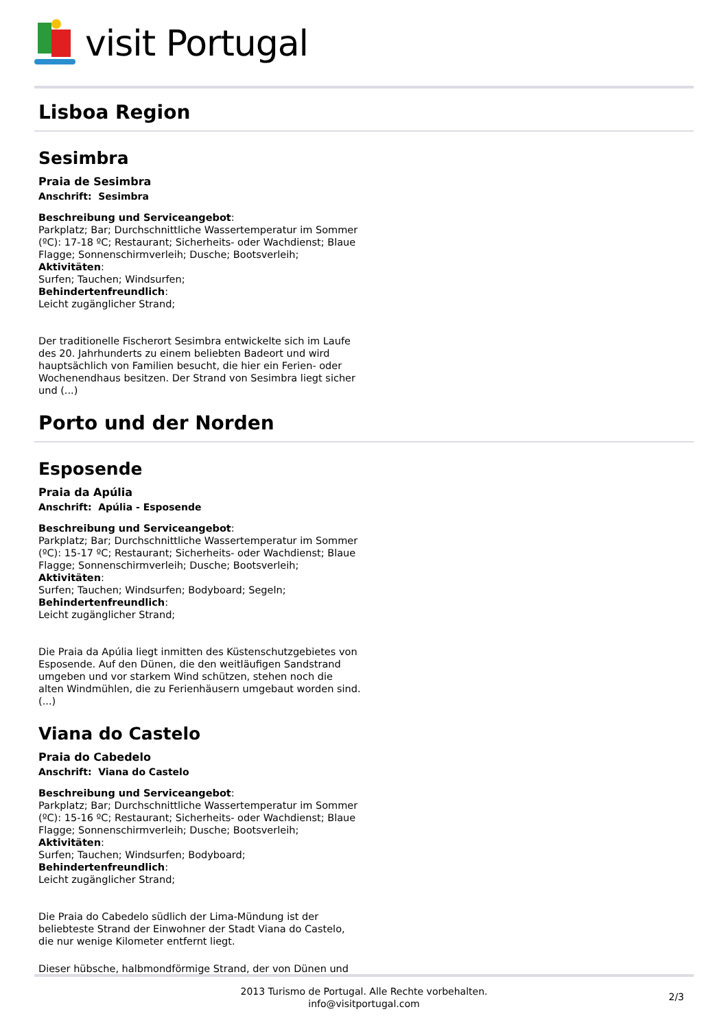visit Portugal
Lisboa Region
Sesimbra
Praia de Sesimbra
Anschrift: Sesimbra
Beschreibung und Serviceangebot:
Parkplatz; Bar; Durchschnittliche Wassertemperatur im Sommer (ºC): 17-18 ºC; Restaurant; Sicherheits- oder Wachdienst; Blaue Flagge; Sonnenschirmverleih; Dusche; Bootsverleih;
Aktivitäten:
Surfen; Tauchen; Windsurfen;
Behindertenfreundlich:
Leicht zugänglicher Strand;
Der traditionelle Fischerort Sesimbra entwickelte sich im Laufe des 20. Jahrhunderts zu einem beliebten Badeort und wird hauptsächlich von Familien besucht, die hier ein Ferien- oder Wochenendhaus besitzen. Der Strand von Sesimbra liegt sicher und (...)
Porto und der Norden
Esposende
Praia da Apúlia
Anschrift: Apúlia - Esposende
Beschreibung und Serviceangebot:
Parkplatz; Bar; Durchschnittliche Wassertemperatur im Sommer (ºC): 15-17 ºC; Restaurant; Sicherheits- oder Wachdienst; Blaue Flagge; Sonnenschirmverleih; Dusche; Bootsverleih;
Aktivitäten:
Surfen; Tauchen; Windsurfen; Bodyboard; Segeln;
Behindertenfreundlich:
Leicht zugänglicher Strand;
Die Praia da Apúlia liegt inmitten des Küstenschutzgebietes von Esposende. Auf den Dünen, die den weitläufigen Sandstrand umgeben und vor starkem Wind schützen, stehen noch die alten Windmühlen, die zu Ferienhäusern umgebaut worden sind. (...)
Viana do Castelo
Praia do Cabedelo
Anschrift: Viana do Castelo
Beschreibung und Serviceangebot:
Parkplatz; Bar; Durchschnittliche Wassertemperatur im Sommer (ºC): 15-16 ºC; Restaurant; Sicherheits- oder Wachdienst; Blaue Flagge; Sonnenschirmverleih; Dusche; Bootsverleih;
Aktivitäten:
Surfen; Tauchen; Windsurfen; Bodyboard;
Behindertenfreundlich:
Leicht zugänglicher Strand;
Die Praia do Cabedelo südlich der Lima-Mündung ist der beliebteste Strand der Einwohner der Stadt Viana do Castelo, die nur wenige Kilometer entfernt liegt.
Dieser hübsche, halbmondförmige Strand, der von Dünen und
2013 Turismo de Portugal. Alle Rechte vorbehalten.
info@visitportugal.com
2/3